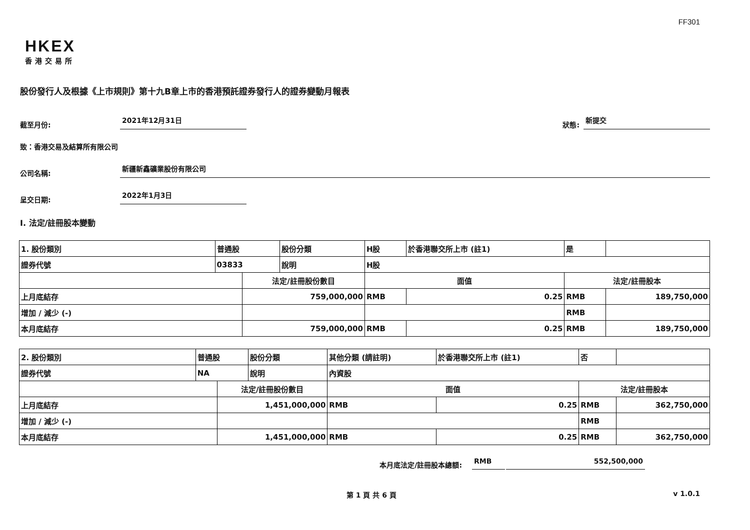FF301
HKEX
香港交易所
股份發行人及根據《上市規則》第十九B章上市的香港預託證券發行人的證券變動月報表
截至月份: 2021年12月31日 狀態: 新提交
致：香港交易及結算所有限公司
公司名稱: 新疆新鑫礦業股份有限公司
呈交日期: 2022年1月3日
I. 法定/註冊股本變動
| 1. 股份類別 | 普通股 | | 股份分類 | H股 | | 於香港聯交所上市 (註1) | 是 | |
| 證券代號 | 03833 | | 說明 | H股 | | | | |
| | | 法定/註冊股份數目 | | | 面值 | | 法定/註冊股本 | |
| 上月底結存 | | 759,000,000 | | | RMB | 0.25 | RMB | 189,750,000 |
| 增加 / 減少 (-) | | | | | | | RMB | |
| 本月底結存 | | 759,000,000 | | | RMB | 0.25 | RMB | 189,750,000 |
| 2. 股份類別 | 普通股 | | 股份分類 | 其他分類 (請註明) | | 於香港聯交所上市 (註1) | 否 | |
| 證券代號 | NA | | 說明 | 內資股 | | | | |
| | | 法定/註冊股份數目 | | | 面值 | | 法定/註冊股本 | |
| 上月底結存 | | 1,451,000,000 | | | RMB | 0.25 | RMB | 362,750,000 |
| 增加 / 減少 (-) | | | | | | | RMB | |
| 本月底結存 | | 1,451,000,000 | | | RMB | 0.25 | RMB | 362,750,000 |
本月底法定/註冊股本總額: RMB 552,500,000
第 1 頁 共 6 頁 v 1.0.1